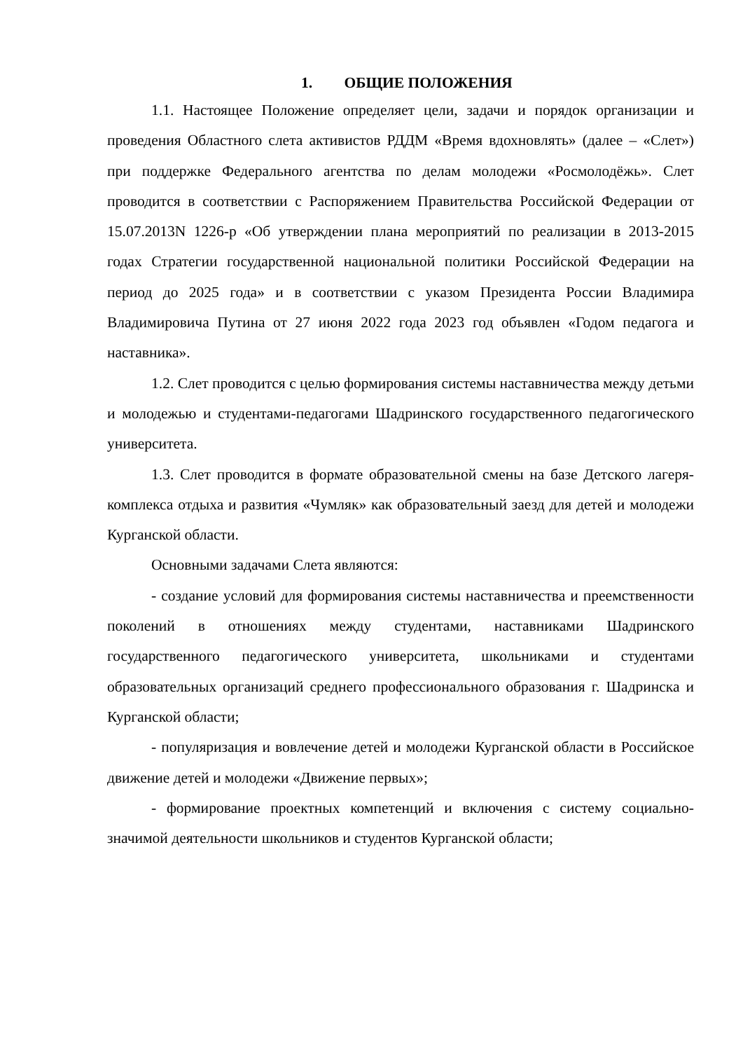1. ОБЩИЕ ПОЛОЖЕНИЯ
1.1. Настоящее Положение определяет цели, задачи и порядок организации и проведения Областного слета активистов РДДМ «Время вдохновлять» (далее – «Слет») при поддержке Федерального агентства по делам молодежи «Росмолодёжь». Слет проводится в соответствии с Распоряжением Правительства Российской Федерации от 15.07.2013N 1226-р «Об утверждении плана мероприятий по реализации в 2013-2015 годах Стратегии государственной национальной политики Российской Федерации на период до 2025 года» и в соответствии с указом Президента России Владимира Владимировича Путина от 27 июня 2022 года 2023 год объявлен «Годом педагога и наставника».
1.2. Слет проводится с целью формирования системы наставничества между детьми и молодежью и студентами-педагогами Шадринского государственного педагогического университета.
1.3. Слет проводится в формате образовательной смены на базе Детского лагеря-комплекса отдыха и развития «Чумляк» как образовательный заезд для детей и молодежи Курганской области.
Основными задачами Слета являются:
- создание условий для формирования системы наставничества и преемственности поколений в отношениях между студентами, наставниками Шадринского государственного педагогического университета, школьниками и студентами образовательных организаций среднего профессионального образования г. Шадринска и Курганской области;
- популяризация и вовлечение детей и молодежи Курганской области в Российское движение детей и молодежи «Движение первых»;
- формирование проектных компетенций и включения с систему социально-значимой деятельности школьников и студентов Курганской области;